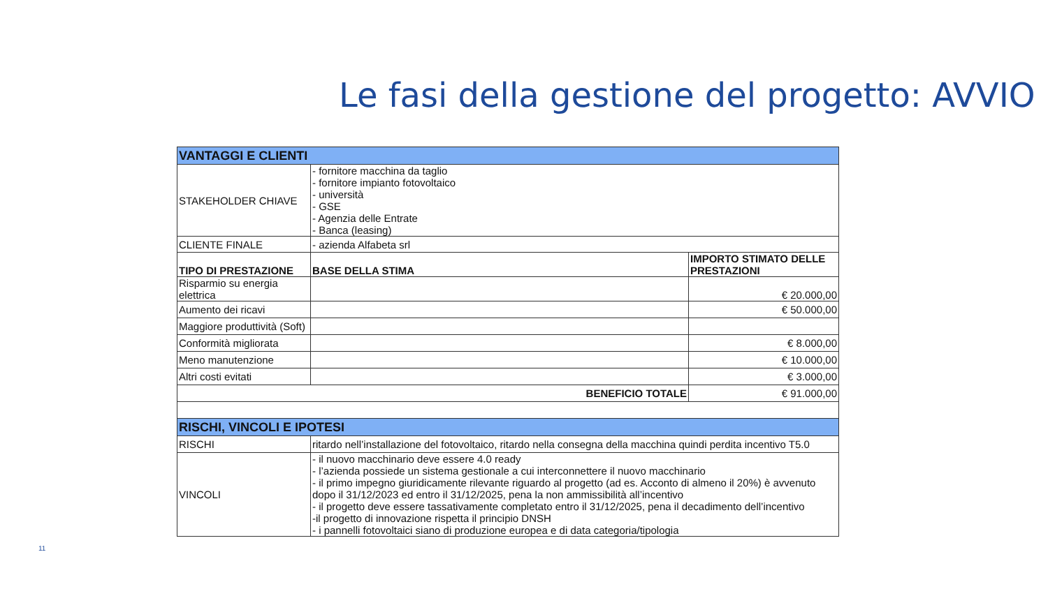Le fasi della gestione del progetto: AVVIO
| VANTAGGI E CLIENTI | | |
| STAKEHOLDER CHIAVE | - fornitore macchina da taglio - fornitore impianto fotovoltaico - università - GSE - Agenzia delle Entrate - Banca (leasing) | |
| CLIENTE FINALE | - azienda Alfabeta srl | |
| TIPO DI PRESTAZIONE | BASE DELLA STIMA | IMPORTO STIMATO DELLE PRESTAZIONI |
| Risparmio su energia elettrica | | € 20.000,00 |
| Aumento dei ricavi | | € 50.000,00 |
| Maggiore produttività (Soft) | | |
| Conformità migliorata | | € 8.000,00 |
| Meno manutenzione | | € 10.000,00 |
| Altri costi evitati | | € 3.000,00 |
| BENEFICIO TOTALE | | € 91.000,00 |
| RISCHI, VINCOLI E IPOTESI | | |
| RISCHI | ritardo nell’installazione del fotovoltaico, ritardo nella consegna della macchina quindi perdita incentivo T5.0 | |
| VINCOLI | - il nuovo macchinario deve essere 4.0 ready - l’azienda possiede un sistema gestionale a cui interconnettere il nuovo macchinario - il primo impegno giuridicamente rilevante riguardo al progetto (ad es. Acconto di almeno il 20%) è avvenuto dopo il 31/12/2023 ed entro il 31/12/2025, pena la non ammissibilità all’incentivo - il progetto deve essere tassativamente completato entro il 31/12/2025, pena il decadimento dell’incentivo -il progetto di innovazione rispetta il principio DNSH - i pannelli fotovoltaici siano di produzione europea e di data categoria/tipologia | |
11